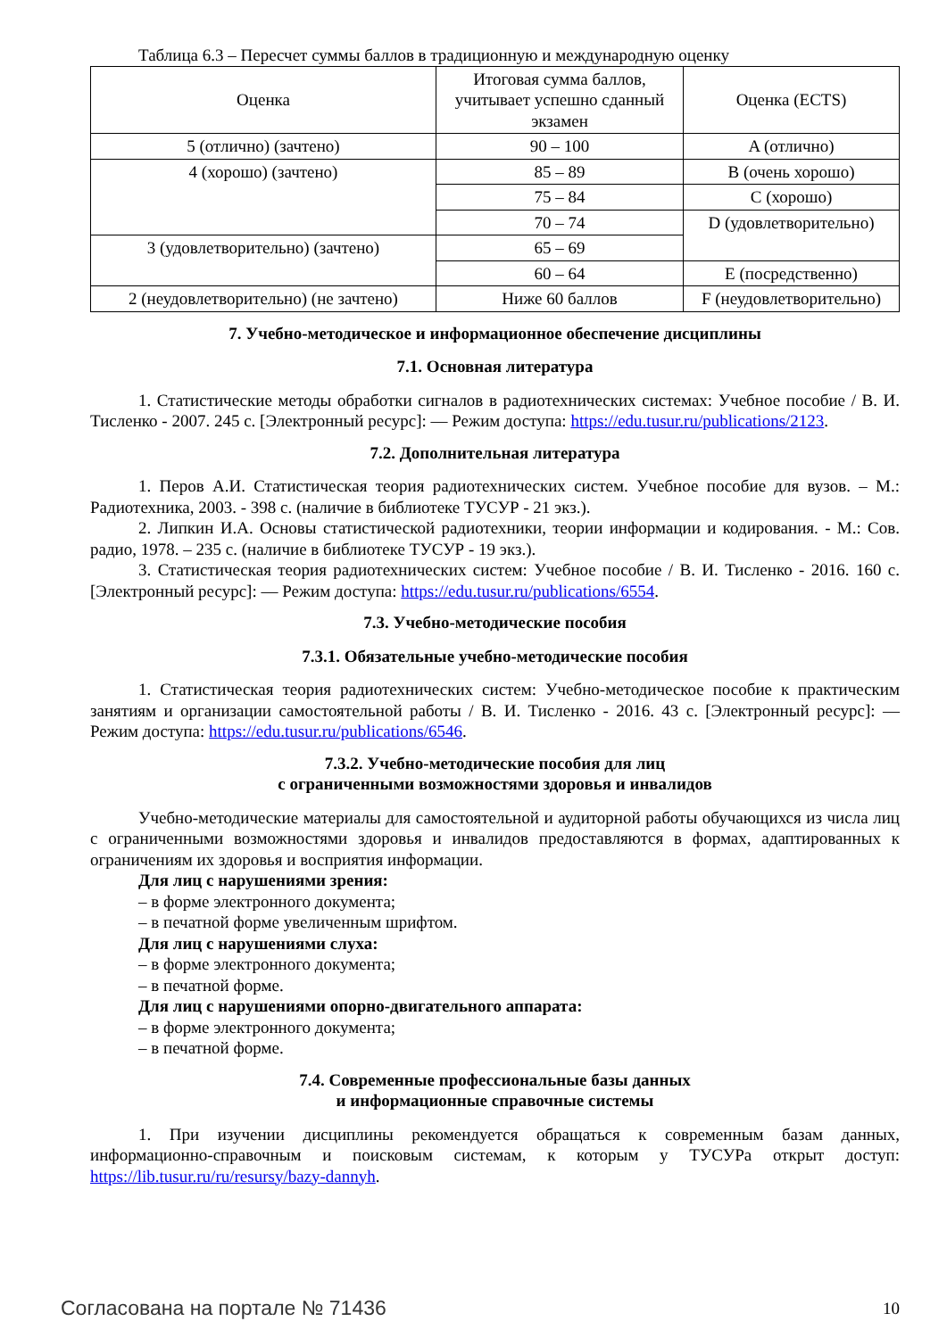Таблица 6.3 – Пересчет суммы баллов в традиционную и международную оценку
| Оценка | Итоговая сумма баллов, учитывает успешно сданный экзамен | Оценка (ECTS) |
| --- | --- | --- |
| 5 (отлично) (зачтено) | 90 – 100 | A (отлично) |
| 4 (хорошо) (зачтено) | 85 – 89 | B (очень хорошо) |
| | 75 – 84 | C (хорошо) |
| | 70 – 74 | D (удовлетворительно) |
| 3 (удовлетворительно) (зачтено) | 65 – 69 | |
| | 60 – 64 | E (посредственно) |
| 2 (неудовлетворительно) (не зачтено) | Ниже 60 баллов | F (неудовлетворительно) |
7. Учебно-методическое и информационное обеспечение дисциплины
7.1. Основная литература
1. Статистические методы обработки сигналов в радиотехнических системах: Учебное пособие / В. И. Тисленко - 2007. 245 с. [Электронный ресурс]: — Режим доступа: https://edu.tusur.ru/publications/2123.
7.2. Дополнительная литература
1. Перов А.И. Статистическая теория радиотехнических систем. Учебное пособие для вузов. – М.: Радиотехника, 2003. - 398 с. (наличие в библиотеке ТУСУР - 21 экз.).
2. Липкин И.А. Основы статистической радиотехники, теории информации и кодирования. - М.: Сов. радио, 1978. – 235 с. (наличие в библиотеке ТУСУР - 19 экз.).
3. Статистическая теория радиотехнических систем: Учебное пособие / В. И. Тисленко - 2016. 160 с. [Электронный ресурс]: — Режим доступа: https://edu.tusur.ru/publications/6554.
7.3. Учебно-методические пособия
7.3.1. Обязательные учебно-методические пособия
1. Статистическая теория радиотехнических систем: Учебно-методическое пособие к практическим занятиям и организации самостоятельной работы / В. И. Тисленко - 2016. 43 с. [Электронный ресурс]: — Режим доступа: https://edu.tusur.ru/publications/6546.
7.3.2. Учебно-методические пособия для лиц
с ограниченными возможностями здоровья и инвалидов
Учебно-методические материалы для самостоятельной и аудиторной работы обучающихся из числа лиц с ограниченными возможностями здоровья и инвалидов предоставляются в формах, адаптированных к ограничениям их здоровья и восприятия информации.
Для лиц с нарушениями зрения:
– в форме электронного документа;
– в печатной форме увеличенным шрифтом.
Для лиц с нарушениями слуха:
– в форме электронного документа;
– в печатной форме.
Для лиц с нарушениями опорно-двигательного аппарата:
– в форме электронного документа;
– в печатной форме.
7.4. Современные профессиональные базы данных
и информационные справочные системы
1. При изучении дисциплины рекомендуется обращаться к современным базам данных, информационно-справочным и поисковым системам, к которым у ТУСУРа открыт доступ: https://lib.tusur.ru/ru/resursy/bazy-dannyh.
Согласована на портале № 71436 10